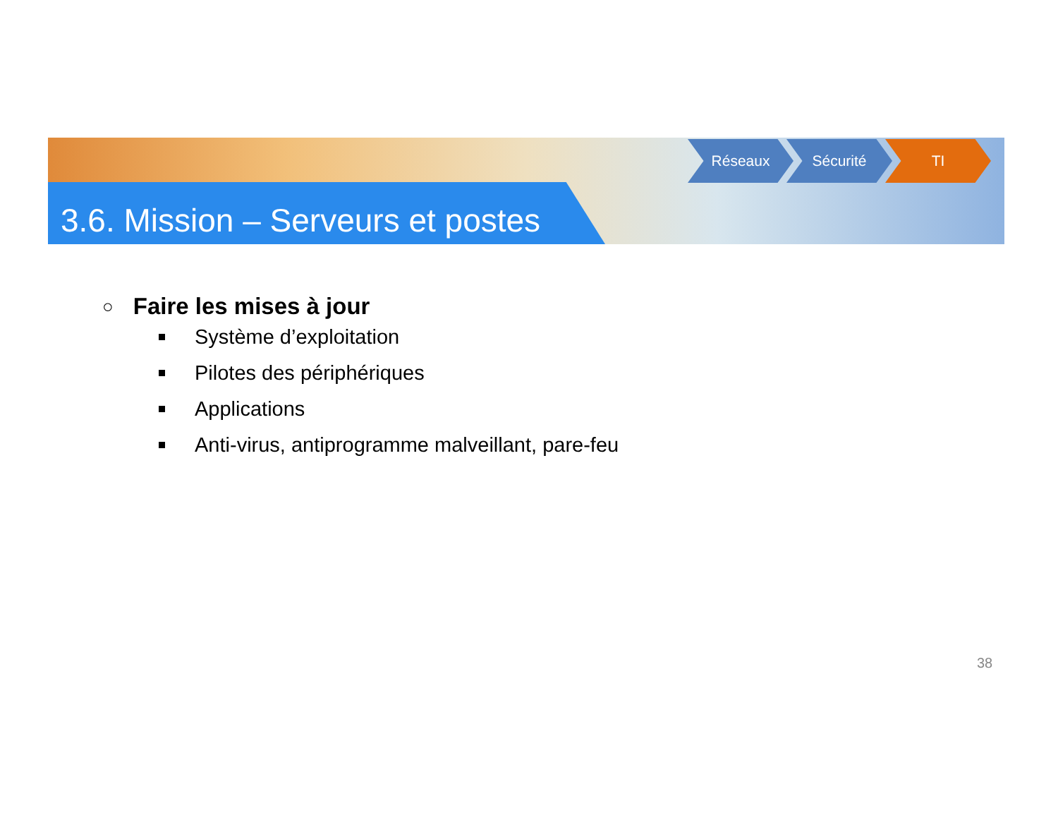3.6. Mission – Serveurs et postes
Réseaux Sécurité TI
○ Faire les mises à jour
Système d’exploitation
Pilotes des périphériques
Applications
Anti-virus, antiprogramme malveillant, pare-feu
38